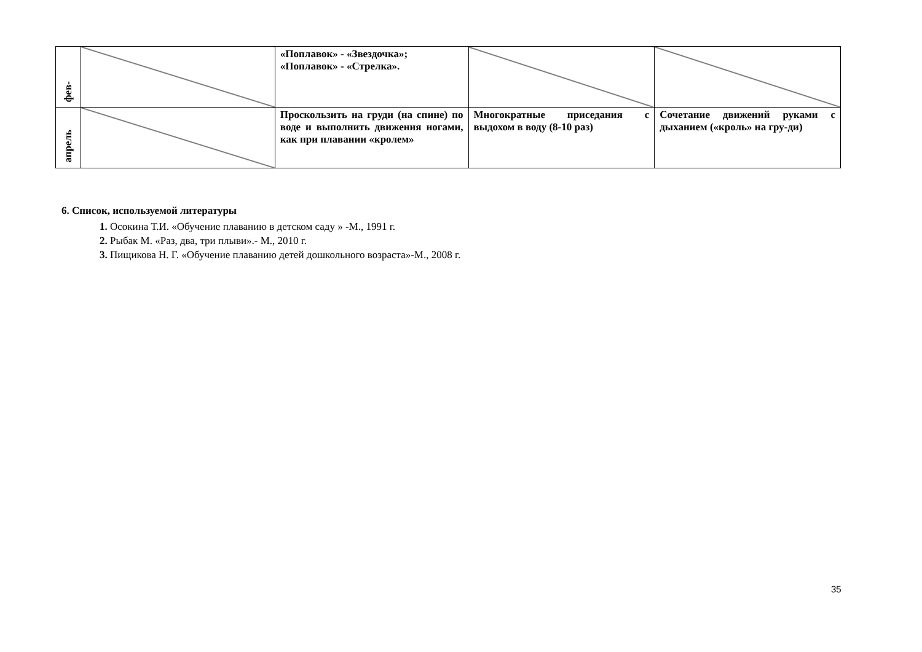| фев- | | «Поплавок» - «Звездочка»; «Поплавок» - «Стрелка». | | |
| апрель | | Проскользить на груди (на спине) по воде и выполнить движения ногами, как при плавании «кролем» | Многократные приседания с выдохом в воду (8-10 раз) | Сочетание движений руками с дыханием («кроль» на гру-ди) |
6. Список, используемой литературы
1. Осокина Т.И. «Обучение плаванию в детском саду » -М., 1991 г.
2. Рыбак М. «Раз, два, три плыви».- М., 2010 г.
3. Пищикова Н. Г. «Обучение плаванию детей дошкольного возраста»-М., 2008 г.
35